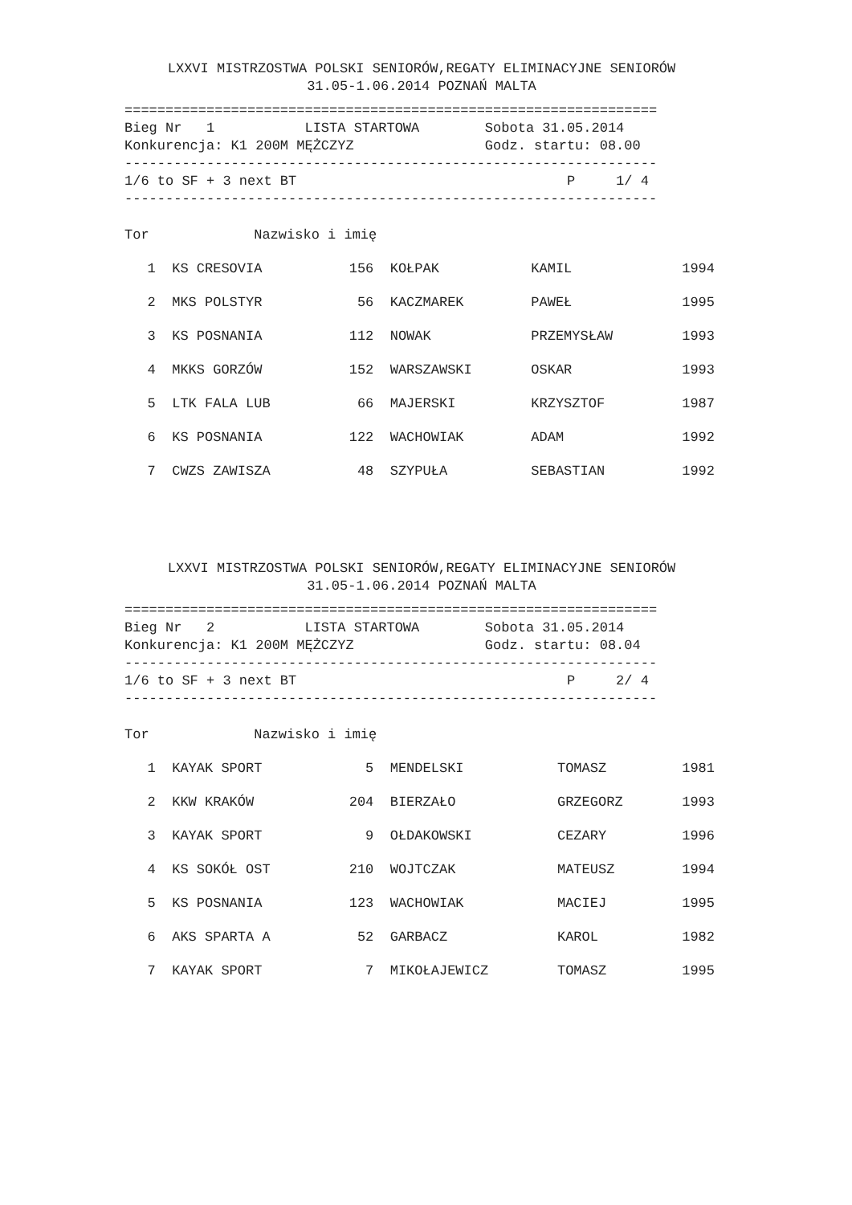LXXVI MISTRZOSTWA POLSKI SENIORÓW,REGATY ELIMINACYJNE SENIORÓW
31.05-1.06.2014 POZNAŃ MALTA
=================================================================
Bieg Nr   1           LISTA STARTOWA        Sobota 31.05.2014
Konkurencja: K1 200M MĘŻCZYZ                Godz. startu: 08.00
-----------------------------------------------------------------
1/6 to SF + 3 next BT                                 P     1/ 4
-----------------------------------------------------------------
| Tor | Nazwisko i imię | | | | |
| --- | --- | --- | --- | --- | --- |
| 1 | KS CRESOVIA | 156 | KOŁPAK | KAMIL | 1994 |
| 2 | MKS POLSTYR | 56 | KACZMAREK | PAWEŁ | 1995 |
| 3 | KS POSNANIA | 112 | NOWAK | PRZEMYSŁAW | 1993 |
| 4 | MKKS GORZÓW | 152 | WARSZAWSKI | OSKAR | 1993 |
| 5 | LTK FALA LUB | 66 | MAJERSKI | KRZYSZTOF | 1987 |
| 6 | KS POSNANIA | 122 | WACHOWIAK | ADAM | 1992 |
| 7 | CWZS ZAWISZA | 48 | SZYPUŁA | SEBASTIAN | 1992 |
LXXVI MISTRZOSTWA POLSKI SENIORÓW,REGATY ELIMINACYJNE SENIORÓW
31.05-1.06.2014 POZNAŃ MALTA
=================================================================
Bieg Nr   2           LISTA STARTOWA        Sobota 31.05.2014
Konkurencja: K1 200M MĘŻCZYZ                Godz. startu: 08.04
-----------------------------------------------------------------
1/6 to SF + 3 next BT                                 P     2/ 4
-----------------------------------------------------------------
| Tor | Nazwisko i imię | | | | |
| --- | --- | --- | --- | --- | --- |
| 1 | KAYAK SPORT | 5 | MENDELSKI | TOMASZ | 1981 |
| 2 | KKW KRAKÓW | 204 | BIERZAŁO | GRZEGORZ | 1993 |
| 3 | KAYAK SPORT | 9 | OŁDAKOWSKI | CEZARY | 1996 |
| 4 | KS SOKÓŁ OST | 210 | WOJTCZAK | MATEUSZ | 1994 |
| 5 | KS POSNANIA | 123 | WACHOWIAK | MACIEJ | 1995 |
| 6 | AKS SPARTA A | 52 | GARBACZ | KAROL | 1982 |
| 7 | KAYAK SPORT | 7 | MIKOŁAJEWICZ | TOMASZ | 1995 |